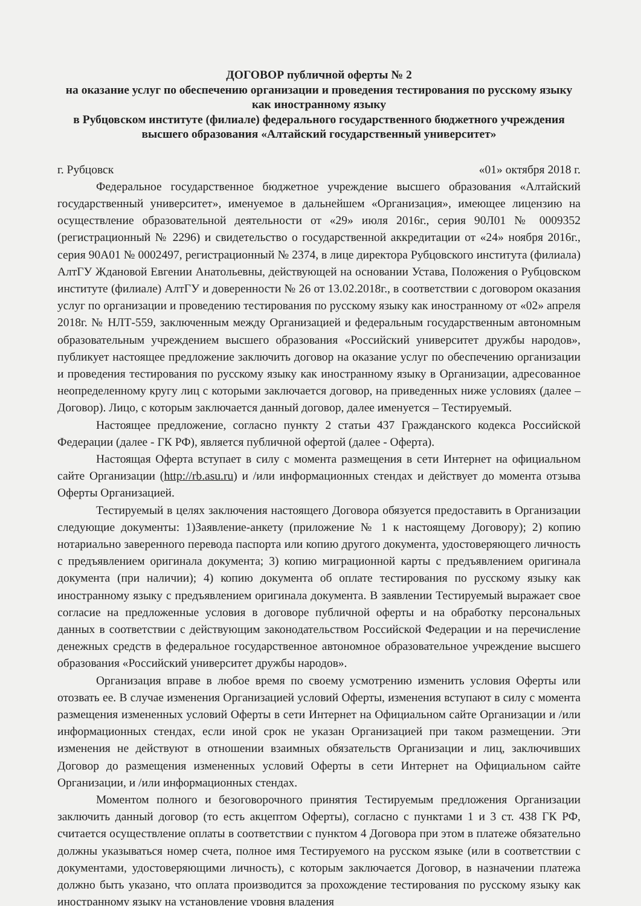ДОГОВОР публичной оферты № 2
на оказание услуг по обеспечению организации и проведения тестирования по русскому языку как иностранному языку
в Рубцовском институте (филиале) федерального государственного бюджетного учреждения высшего образования «Алтайский государственный университет»
г. Рубцовск «01» октября 2018 г.
Федеральное государственное бюджетное учреждение высшего образования «Алтайский государственный университет», именуемое в дальнейшем «Организация», имеющее лицензию на осуществление образовательной деятельности от «29» июля 2016г., серия 90Л01 № 0009352 (регистрационный № 2296) и свидетельство о государственной аккредитации от «24» ноября 2016г., серия 90А01 № 0002497, регистрационный № 2374, в лице директора Рубцовского института (филиала) АлтГУ Ждановой Евгении Анатольевны, действующей на основании Устава, Положения о Рубцовском институте (филиале) АлтГУ и доверенности № 26 от 13.02.2018г., в соответствии с договором оказания услуг по организации и проведению тестирования по русскому языку как иностранному от «02» апреля 2018г. № НЛТ-559, заключенным между Организацией и федеральным государственным автономным образовательным учреждением высшего образования «Российский университет дружбы народов», публикует настоящее предложение заключить договор на оказание услуг по обеспечению организации и проведения тестирования по русскому языку как иностранному языку в Организации, адресованное неопределенному кругу лиц с которыми заключается договор, на приведенных ниже условиях (далее – Договор). Лицо, с которым заключается данный договор, далее именуется – Тестируемый.
Настоящее предложение, согласно пункту 2 статьи 437 Гражданского кодекса Российской Федерации (далее - ГК РФ), является публичной офертой (далее - Оферта).
Настоящая Оферта вступает в силу с момента размещения в сети Интернет на официальном сайте Организации (http://rb.asu.ru) и /или информационных стендах и действует до момента отзыва Оферты Организацией.
Тестируемый в целях заключения настоящего Договора обязуется предоставить в Организации следующие документы: 1)Заявление-анкету (приложение № 1 к настоящему Договору); 2) копию нотариально заверенного перевода паспорта или копию другого документа, удостоверяющего личность с предъявлением оригинала документа; 3) копию миграционной карты с предъявлением оригинала документа (при наличии); 4) копию документа об оплате тестирования по русскому языку как иностранному языку с предъявлением оригинала документа. В заявлении Тестируемый выражает свое согласие на предложенные условия в договоре публичной оферты и на обработку персональных данных в соответствии с действующим законодательством Российской Федерации и на перечисление денежных средств в федеральное государственное автономное образовательное учреждение высшего образования «Российский университет дружбы народов».
Организация вправе в любое время по своему усмотрению изменить условия Оферты или отозвать ее. В случае изменения Организацией условий Оферты, изменения вступают в силу с момента размещения измененных условий Оферты в сети Интернет на Официальном сайте Организации и /или информационных стендах, если иной срок не указан Организацией при таком размещении. Эти изменения не действуют в отношении взаимных обязательств Организации и лиц, заключивших Договор до размещения измененных условий Оферты в сети Интернет на Официальном сайте Организации, и /или информационных стендах.
Моментом полного и безоговорочного принятия Тестируемым предложения Организации заключить данный договор (то есть акцептом Оферты), согласно с пунктами 1 и 3 ст. 438 ГК РФ, считается осуществление оплаты в соответствии с пунктом 4 Договора при этом в платеже обязательно должны указываться номер счета, полное имя Тестируемого на русском языке (или в соответствии с документами, удостоверяющими личность), с которым заключается Договор, в назначении платежа должно быть указано, что оплата производится за прохождение тестирования по русскому языку как иностранному языку на установление уровня владения